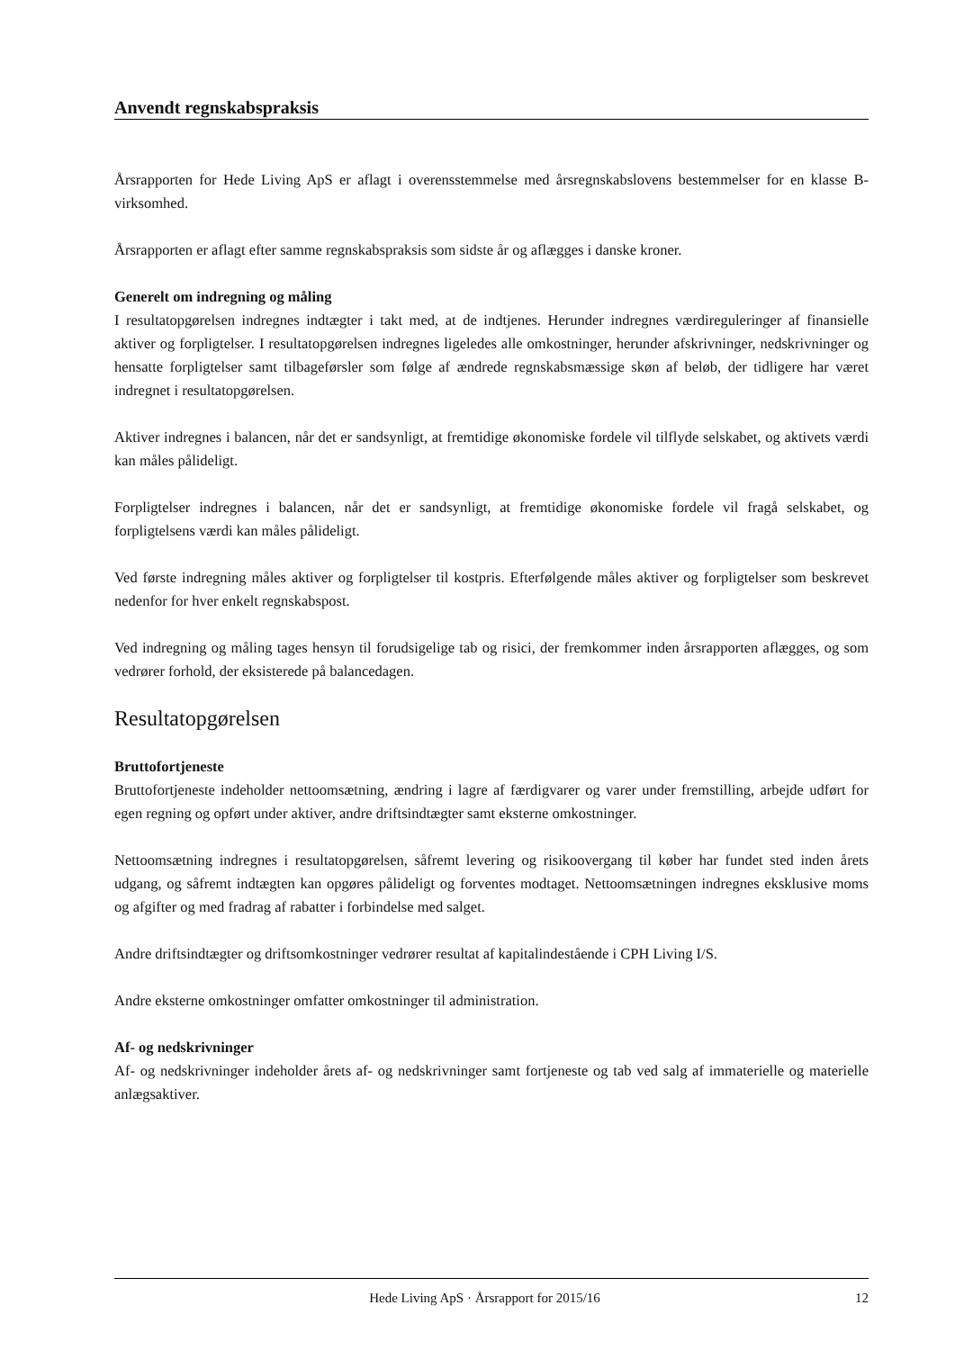Anvendt regnskabspraksis
Årsrapporten for Hede Living ApS er aflagt i overensstemmelse med årsregnskabslovens bestemmelser for en klasse B-virksomhed.
Årsrapporten er aflagt efter samme regnskabspraksis som sidste år og aflægges i danske kroner.
Generelt om indregning og måling
I resultatopgørelsen indregnes indtægter i takt med, at de indtjenes. Herunder indregnes værdireguleringer af finansielle aktiver og forpligtelser. I resultatopgørelsen indregnes ligeledes alle omkostninger, herunder afskrivninger, nedskrivninger og hensatte forpligtelser samt tilbageførsler som følge af ændrede regnskabsmæssige skøn af beløb, der tidligere har været indregnet i resultatopgørelsen.
Aktiver indregnes i balancen, når det er sandsynligt, at fremtidige økonomiske fordele vil tilflyde selskabet, og aktivets værdi kan måles pålideligt.
Forpligtelser indregnes i balancen, når det er sandsynligt, at fremtidige økonomiske fordele vil fragå selskabet, og forpligtelsens værdi kan måles pålideligt.
Ved første indregning måles aktiver og forpligtelser til kostpris. Efterfølgende måles aktiver og forpligtelser som beskrevet nedenfor for hver enkelt regnskabspost.
Ved indregning og måling tages hensyn til forudsigelige tab og risici, der fremkommer inden årsrapporten aflægges, og som vedrører forhold, der eksisterede på balancedagen.
Resultatopgørelsen
Bruttofortjeneste
Bruttofortjeneste indeholder nettoomsætning, ændring i lagre af færdigvarer og varer under fremstilling, arbejde udført for egen regning og opført under aktiver, andre driftsindtægter samt eksterne omkostninger.
Nettoomsætning indregnes i resultatopgørelsen, såfremt levering og risikoovergang til køber har fundet sted inden årets udgang, og såfremt indtægten kan opgøres pålideligt og forventes modtaget. Nettoomsætningen indregnes eksklusive moms og afgifter og med fradrag af rabatter i forbindelse med salget.
Andre driftsindtægter og driftsomkostninger vedrører resultat af kapitalindestående i CPH Living I/S.
Andre eksterne omkostninger omfatter omkostninger til administration.
Af- og nedskrivninger
Af- og nedskrivninger indeholder årets af- og nedskrivninger samt fortjeneste og tab ved salg af immaterielle og materielle anlægsaktiver.
Hede Living ApS · Årsrapport for 2015/16 12